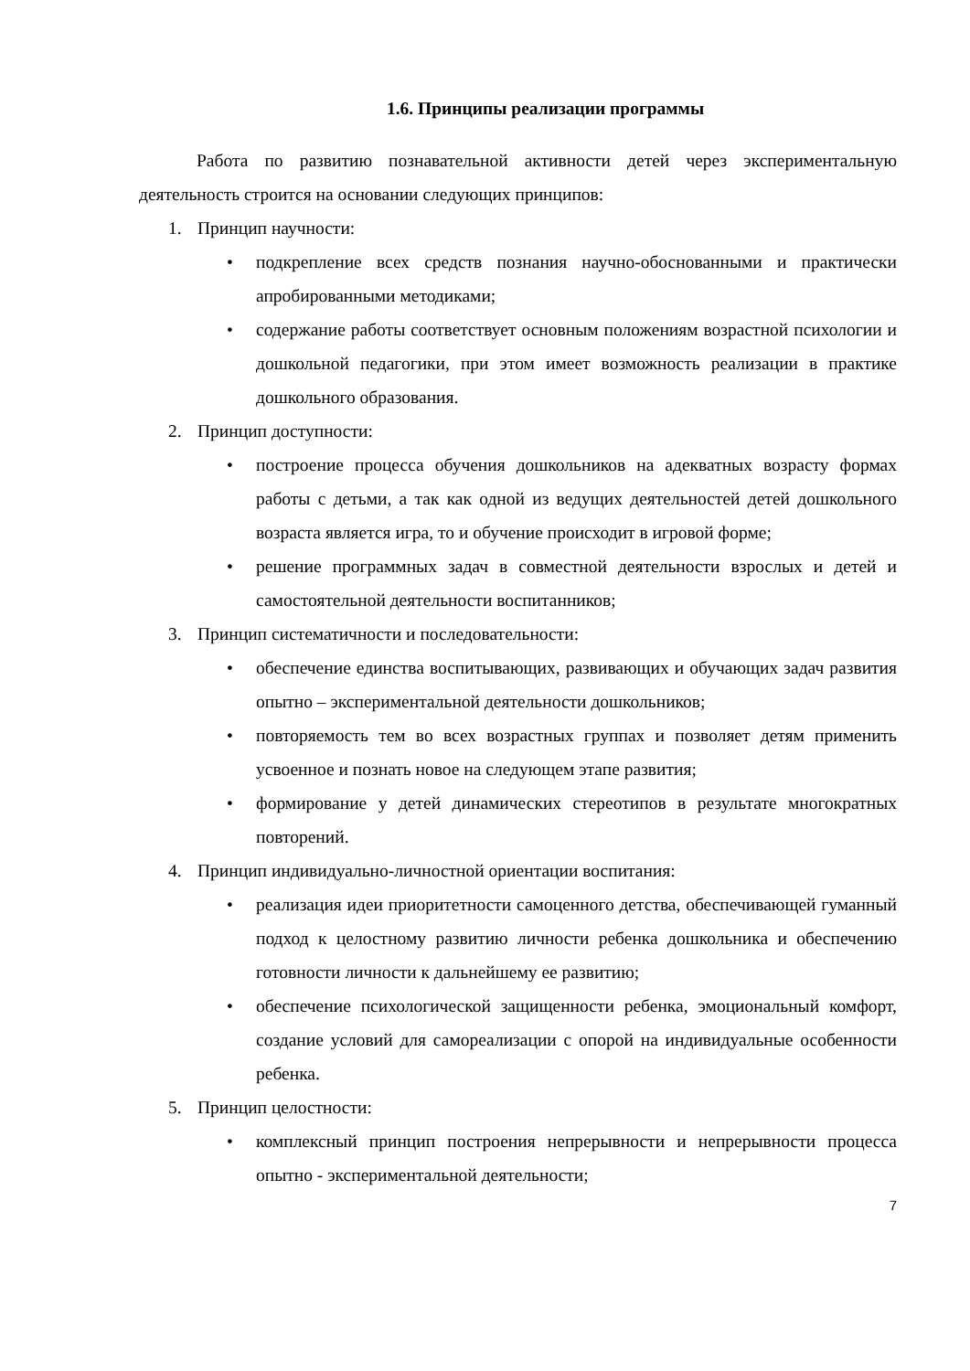1.6. Принципы реализации программы
Работа по развитию познавательной активности детей через экспериментальную деятельность строится на основании следующих принципов:
1. Принцип научности:
• подкрепление всех средств познания научно-обоснованными и практически апробированными методиками;
• содержание работы соответствует основным положениям возрастной психологии и дошкольной педагогики, при этом имеет возможность реализации в практике дошкольного образования.
2. Принцип доступности:
• построение процесса обучения дошкольников на адекватных возрасту формах работы с детьми, а так как одной из ведущих деятельностей детей дошкольного возраста является игра, то и обучение происходит в игровой форме;
• решение программных задач в совместной деятельности взрослых и детей и самостоятельной деятельности воспитанников;
3. Принцип систематичности и последовательности:
• обеспечение единства воспитывающих, развивающих и обучающих задач развития опытно – экспериментальной деятельности дошкольников;
• повторяемость тем во всех возрастных группах и позволяет детям применить усвоенное и познать новое на следующем этапе развития;
• формирование у детей динамических стереотипов в результате многократных повторений.
4. Принцип индивидуально-личностной ориентации воспитания:
• реализация идеи приоритетности самоценного детства, обеспечивающей гуманный подход к целостному развитию личности ребенка дошкольника и обеспечению готовности личности к дальнейшему ее развитию;
• обеспечение психологической защищенности ребенка, эмоциональный комфорт, создание условий для самореализации с опорой на индивидуальные особенности ребенка.
5. Принцип целостности:
• комплексный принцип построения непрерывности и непрерывности процесса опытно - экспериментальной деятельности;
7